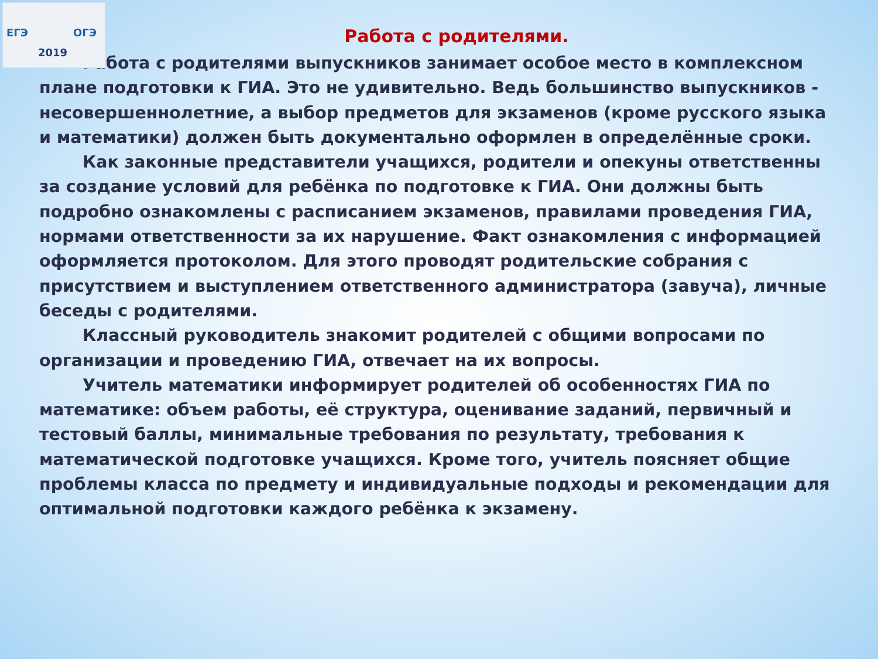ЕГЭ ОГЭ
2019
Работа с родителями.
Работа с родителями выпускников занимает особое место в комплексном плане подготовки к ГИА. Это не удивительно. Ведь большинство выпускников - несовершеннолетние, а выбор предметов для экзаменов (кроме русского языка и математики) должен быть документально оформлен в определённые сроки.
Как законные представители учащихся, родители и опекуны ответственны за создание условий для ребёнка по подготовке к ГИА. Они должны быть подробно ознакомлены с расписанием экзаменов, правилами проведения ГИА, нормами ответственности за их нарушение. Факт ознакомления с информацией оформляется протоколом. Для этого проводят родительские собрания с присутствием и выступлением ответственного администратора (завуча), личные беседы с родителями.
Классный руководитель знакомит родителей с общими вопросами по организации и проведению ГИА, отвечает на их вопросы.
Учитель математики информирует родителей об особенностях ГИА по математике: объем работы, её структура, оценивание заданий, первичный и тестовый баллы, минимальные требования по результату, требования к математической подготовке учащихся. Кроме того, учитель поясняет общие проблемы класса по предмету и индивидуальные подходы и рекомендации для оптимальной подготовки каждого ребёнка к экзамену.